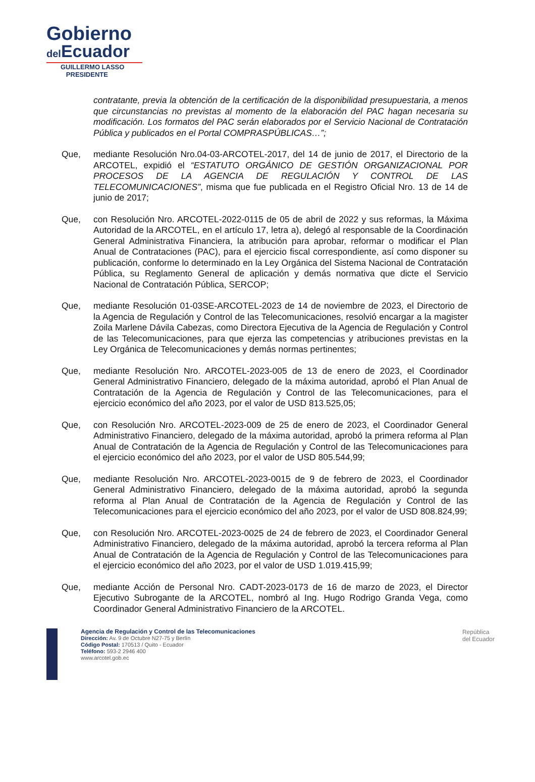Gobierno
del Ecuador
GUILLERMO LASSO
PRESIDENTE
contratante, previa la obtención de la certificación de la disponibilidad presupuestaria, a menos que circunstancias no previstas al momento de la elaboración del PAC hagan necesaria su modificación. Los formatos del PAC serán elaborados por el Servicio Nacional de Contratación Pública y publicados en el Portal COMPRASPÚBLICAS…”;
Que, mediante Resolución Nro.04-03-ARCOTEL-2017, del 14 de junio de 2017, el Directorio de la ARCOTEL, expidió el “ESTATUTO ORGÁNICO DE GESTIÓN ORGANIZACIONAL POR PROCESOS DE LA AGENCIA DE REGULACIÓN Y CONTROL DE LAS TELECOMUNICACIONES”, misma que fue publicada en el Registro Oficial Nro. 13 de 14 de junio de 2017;
Que, con Resolución Nro. ARCOTEL-2022-0115 de 05 de abril de 2022 y sus reformas, la Máxima Autoridad de la ARCOTEL, en el artículo 17, letra a), delegó al responsable de la Coordinación General Administrativa Financiera, la atribución para aprobar, reformar o modificar el Plan Anual de Contrataciones (PAC), para el ejercicio fiscal correspondiente, así como disponer su publicación, conforme lo determinado en la Ley Orgánica del Sistema Nacional de Contratación Pública, su Reglamento General de aplicación y demás normativa que dicte el Servicio Nacional de Contratación Pública, SERCOP;
Que, mediante Resolución 01-03SE-ARCOTEL-2023 de 14 de noviembre de 2023, el Directorio de la Agencia de Regulación y Control de las Telecomunicaciones, resolvió encargar a la magister Zoila Marlene Dávila Cabezas, como Directora Ejecutiva de la Agencia de Regulación y Control de las Telecomunicaciones, para que ejerza las competencias y atribuciones previstas en la Ley Orgánica de Telecomunicaciones y demás normas pertinentes;
Que, mediante Resolución Nro. ARCOTEL-2023-005 de 13 de enero de 2023, el Coordinador General Administrativo Financiero, delegado de la máxima autoridad, aprobó el Plan Anual de Contratación de la Agencia de Regulación y Control de las Telecomunicaciones, para el ejercicio económico del año 2023, por el valor de USD 813.525,05;
Que, con Resolución Nro. ARCOTEL-2023-009 de 25 de enero de 2023, el Coordinador General Administrativo Financiero, delegado de la máxima autoridad, aprobó la primera reforma al Plan Anual de Contratación de la Agencia de Regulación y Control de las Telecomunicaciones para el ejercicio económico del año 2023, por el valor de USD 805.544,99;
Que, mediante Resolución Nro. ARCOTEL-2023-0015 de 9 de febrero de 2023, el Coordinador General Administrativo Financiero, delegado de la máxima autoridad, aprobó la segunda reforma al Plan Anual de Contratación de la Agencia de Regulación y Control de las Telecomunicaciones para el ejercicio económico del año 2023, por el valor de USD 808.824,99;
Que, con Resolución Nro. ARCOTEL-2023-0025 de 24 de febrero de 2023, el Coordinador General Administrativo Financiero, delegado de la máxima autoridad, aprobó la tercera reforma al Plan Anual de Contratación de la Agencia de Regulación y Control de las Telecomunicaciones para el ejercicio económico del año 2023, por el valor de USD 1.019.415,99;
Que, mediante Acción de Personal Nro. CADT-2023-0173 de 16 de marzo de 2023, el Director Ejecutivo Subrogante de la ARCOTEL, nombró al Ing. Hugo Rodrigo Granda Vega, como Coordinador General Administrativo Financiero de la ARCOTEL.
Agencia de Regulación y Control de las Telecomunicaciones
Dirección: Av. 9 de Octubre N27-75 y Berlín
Código Postal: 170513 / Quito - Ecuador
Teléfono: 593-2 2946 400
www.arcotel.gob.ec
República
del Ecuador